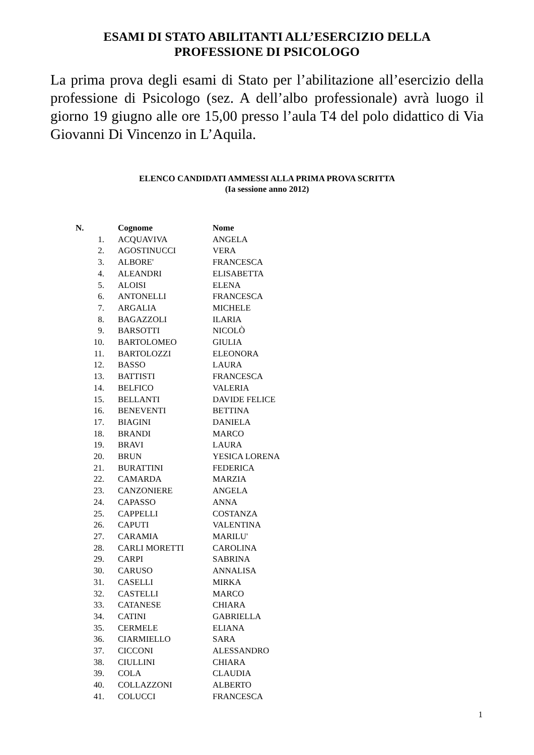ESAMI DI STATO ABILITANTI ALL’ESERCIZIO DELLA
PROFESSIONE DI PSICOLOGO
La prima prova degli esami di Stato per l’abilitazione all’esercizio della professione di Psicologo (sez. A dell’albo professionale) avrà luogo il giorno 19 giugno alle ore 15,00 presso l’aula T4 del polo didattico di Via Giovanni Di Vincenzo in L’Aquila.
ELENCO CANDIDATI AMMESSI ALLA PRIMA PROVA SCRITTA
(Ia sessione anno 2012)
| N. | Cognome | Nome |
| --- | --- | --- |
| 1. | ACQUAVIVA | ANGELA |
| 2. | AGOSTINUCCI | VERA |
| 3. | ALBORE' | FRANCESCA |
| 4. | ALEANDRI | ELISABETTA |
| 5. | ALOISI | ELENA |
| 6. | ANTONELLI | FRANCESCA |
| 7. | ARGALIA | MICHELE |
| 8. | BAGAZZOLI | ILARIA |
| 9. | BARSOTTI | NICOLÒ |
| 10. | BARTOLOMEO | GIULIA |
| 11. | BARTOLOZZI | ELEONORA |
| 12. | BASSO | LAURA |
| 13. | BATTISTI | FRANCESCA |
| 14. | BELFICO | VALERIA |
| 15. | BELLANTI | DAVIDE FELICE |
| 16. | BENEVENTI | BETTINA |
| 17. | BIAGINI | DANIELA |
| 18. | BRANDI | MARCO |
| 19. | BRAVI | LAURA |
| 20. | BRUN | YESICA LORENA |
| 21. | BURATTINI | FEDERICA |
| 22. | CAMARDA | MARZIA |
| 23. | CANZONIERE | ANGELA |
| 24. | CAPASSO | ANNA |
| 25. | CAPPELLI | COSTANZA |
| 26. | CAPUTI | VALENTINA |
| 27. | CARAMIA | MARILU' |
| 28. | CARLI MORETTI | CAROLINA |
| 29. | CARPI | SABRINA |
| 30. | CARUSO | ANNALISA |
| 31. | CASELLI | MIRKA |
| 32. | CASTELLI | MARCO |
| 33. | CATANESE | CHIARA |
| 34. | CATINI | GABRIELLA |
| 35. | CERMELE | ELIANA |
| 36. | CIARMIELLO | SARA |
| 37. | CICCONI | ALESSANDRO |
| 38. | CIULLINI | CHIARA |
| 39. | COLA | CLAUDIA |
| 40. | COLLAZZONI | ALBERTO |
| 41. | COLUCCI | FRANCESCA |
1